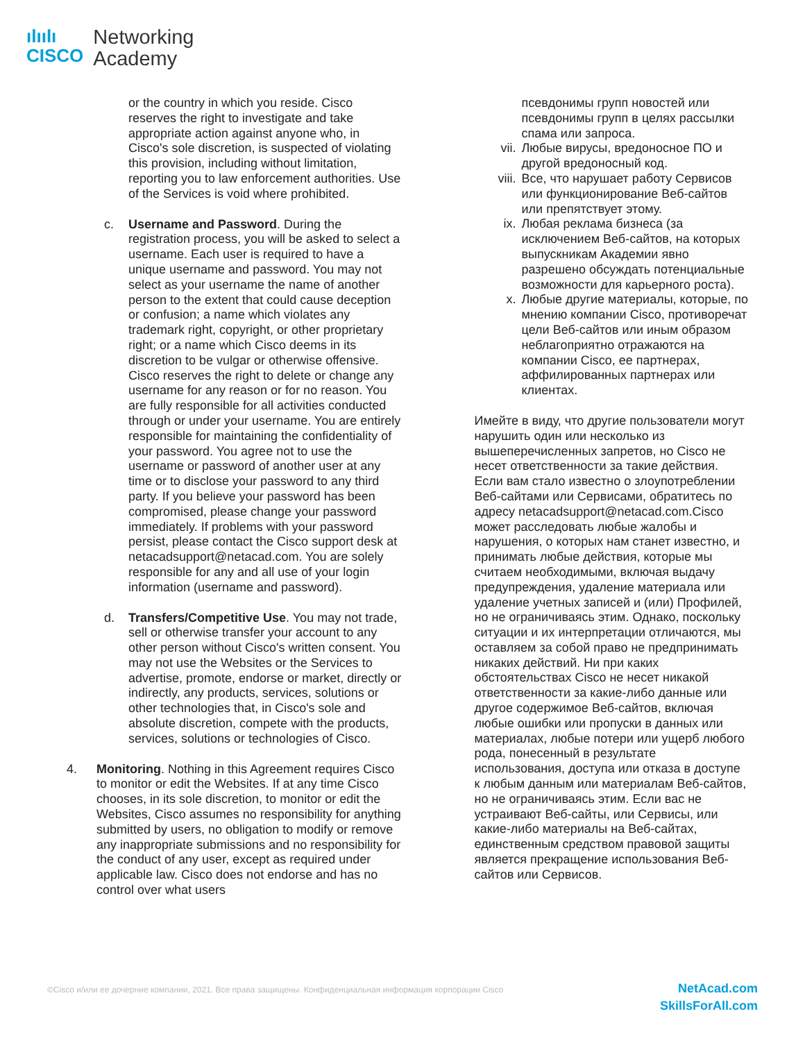ılıılı
CISCO
Networking
Academy
or the country in which you reside. Cisco reserves the right to investigate and take appropriate action against anyone who, in Cisco's sole discretion, is suspected of violating this provision, including without limitation, reporting you to law enforcement authorities. Use of the Services is void where prohibited.
c. Username and Password. During the registration process, you will be asked to select a username. Each user is required to have a unique username and password. You may not select as your username the name of another person to the extent that could cause deception or confusion; a name which violates any trademark right, copyright, or other proprietary right; or a name which Cisco deems in its discretion to be vulgar or otherwise offensive. Cisco reserves the right to delete or change any username for any reason or for no reason. You are fully responsible for all activities conducted through or under your username. You are entirely responsible for maintaining the confidentiality of your password. You agree not to use the username or password of another user at any time or to disclose your password to any third party. If you believe your password has been compromised, please change your password immediately. If problems with your password persist, please contact the Cisco support desk at netacadsupport@netacad.com. You are solely responsible for any and all use of your login information (username and password).
d. Transfers/Competitive Use. You may not trade, sell or otherwise transfer your account to any other person without Cisco's written consent. You may not use the Websites or the Services to advertise, promote, endorse or market, directly or indirectly, any products, services, solutions or other technologies that, in Cisco's sole and absolute discretion, compete with the products, services, solutions or technologies of Cisco.
4. Monitoring. Nothing in this Agreement requires Cisco to monitor or edit the Websites. If at any time Cisco chooses, in its sole discretion, to monitor or edit the Websites, Cisco assumes no responsibility for anything submitted by users, no obligation to modify or remove any inappropriate submissions and no responsibility for the conduct of any user, except as required under applicable law. Cisco does not endorse and has no control over what users
псевдонимы групп новостей или псевдонимы групп в целях рассылки спама или запроса.
vii. Любые вирусы, вредоносное ПО и другой вредоносный код.
viii.
Все, что нарушает работу Сервисов или функционирование Веб-сайтов или препятствует этому.
ix. Любая реклама бизнеса (за исключением Веб-сайтов, на которых выпускникам Академии явно разрешено обсуждать потенциальные возможности для карьерного роста).
x. Любые другие материалы, которые, по мнению компании Cisco, противоречат цели Веб-сайтов или иным образом неблагоприятно отражаются на компании Cisco, ее партнерах, аффилированных партнерах или клиентах.
Имейте в виду, что другие пользователи могут нарушить один или несколько из вышеперечисленных запретов, но Cisco не несет ответственности за такие действия. Если вам стало известно о злоупотреблении Веб-сайтами или Сервисами, обратитесь по адресу netacadsupport@netacad.com.Cisco может расследовать любые жалобы и нарушения, о которых нам станет известно, и принимать любые действия, которые мы считаем необходимыми, включая выдачу предупреждения, удаление материала или удаление учетных записей и (или) Профилей, но не ограничиваясь этим. Однако, поскольку ситуации и их интерпретации отличаются, мы оставляем за собой право не предпринимать никаких действий. Ни при каких обстоятельствах Cisco не несет никакой ответственности за какие-либо данные или другое содержимое Веб-сайтов, включая любые ошибки или пропуски в данных или материалах, любые потери или ущерб любого рода, понесенный в результате использования, доступа или отказа в доступе к любым данным или материалам Веб-сайтов, но не ограничиваясь этим. Если вас не устраивают Веб-сайты, или Сервисы, или какие-либо материалы на Веб-сайтах, единственным средством правовой защиты является прекращение использования Веб-сайтов или Сервисов.
©Cisco и/или ее дочерние компании, 2021. Все права защищены. Конфиденциальная информация корпорации Cisco NetAcad.com
SkillsForAll.com